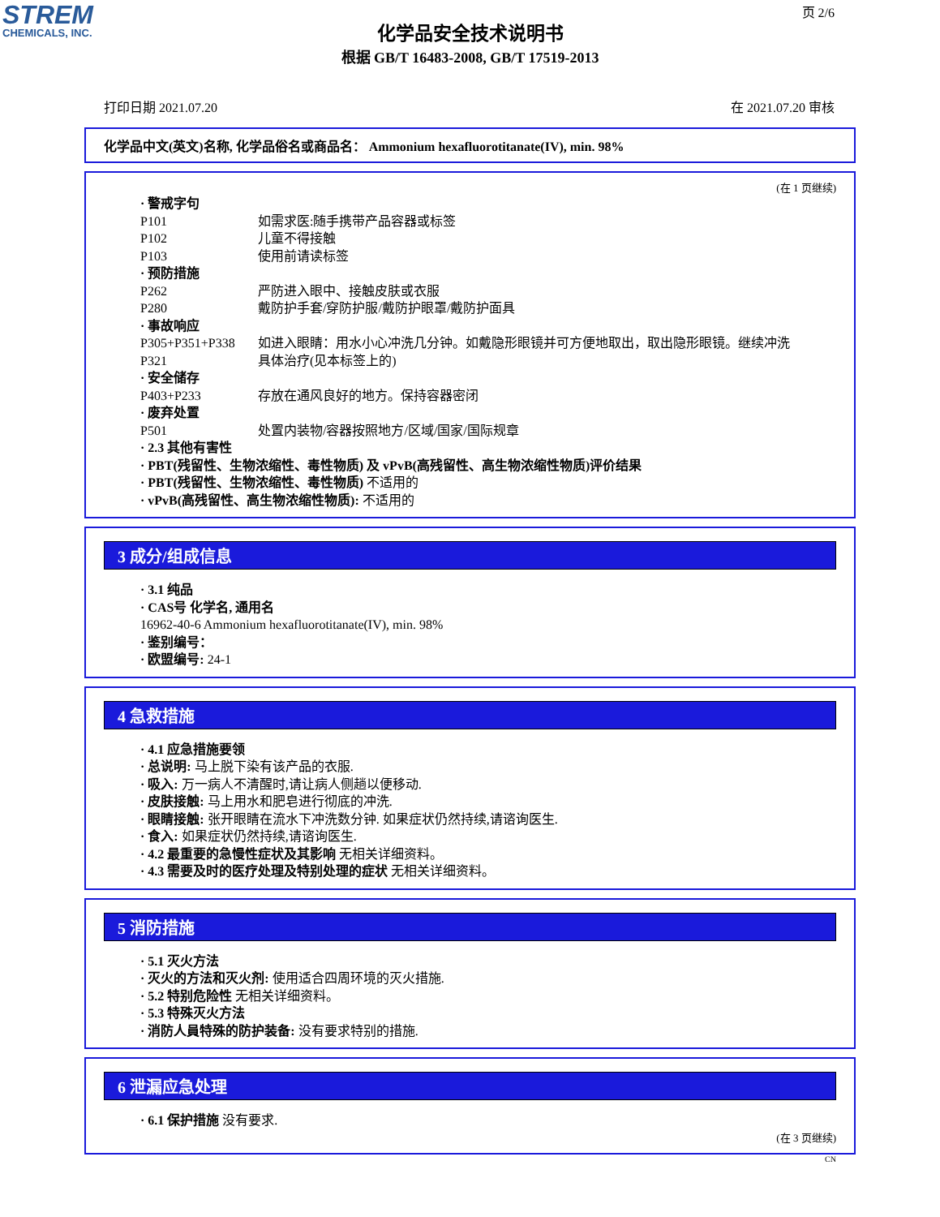STREM
CHEMICALS, INC.
页 2/6
化学品安全技术说明书
根据 GB/T 16483-2008, GB/T 17519-2013
打印日期 2021.07.20 在 2021.07.20 审核
化学品中文(英文)名称, 化学品俗名或商品名： Ammonium hexafluorotitanate(IV), min. 98%
(在 1 页继续)
· 警戒字句
P101 如需求医:随手携带产品容器或标签
P102 儿童不得接触
P103 使用前请读标签
· 预防措施
P262 严防进入眼中、接触皮肤或衣服
P280 戴防护手套/穿防护服/戴防护眼罩/戴防护面具
· 事故响应
P305+P351+P338 如进入眼睛：用水小心冲洗几分钟。如戴隐形眼镜并可方便地取出，取出隐形眼镜。继续冲洗
P321 具体治疗(见本标签上的)
· 安全储存
P403+P233 存放在通风良好的地方。保持容器密闭
· 废弃处置
P501 处置内装物/容器按照地方/区域/国家/国际规章
· 2.3 其他有害性
· PBT(残留性、生物浓缩性、毒性物质) 及 vPvB(高残留性、高生物浓缩性物质)评价结果
· PBT(残留性、生物浓缩性、毒性物质) 不适用的
· vPvB(高残留性、高生物浓缩性物质): 不适用的
3 成分/组成信息
· 3.1 纯品
· CAS号 化学名, 通用名
16962-40-6 Ammonium hexafluorotitanate(IV), min. 98%
· 鉴别编号：
· 欧盟编号: 24-1
4 急救措施
· 4.1 应急措施要领
· 总说明: 马上脱下染有该产品的衣服.
· 吸入: 万一病人不清醒时,请让病人侧趟以便移动.
· 皮肤接触: 马上用水和肥皂进行彻底的冲洗.
· 眼睛接触: 张开眼睛在流水下冲洗数分钟. 如果症状仍然持续,请谘询医生.
· 食入: 如果症状仍然持续,请谘询医生.
· 4.2 最重要的急慢性症状及其影响 无相关详细资料。
· 4.3 需要及时的医疗处理及特别处理的症状 无相关详细资料。
5 消防措施
· 5.1 灭火方法
· 灭火的方法和灭火剂: 使用适合四周环境的灭火措施.
· 5.2 特别危险性 无相关详细资料。
· 5.3 特殊灭火方法
· 消防人員特殊的防护装备: 没有要求特别的措施.
6 泄漏应急处理
· 6.1 保护措施 没有要求.
(在 3 页继续)
CN